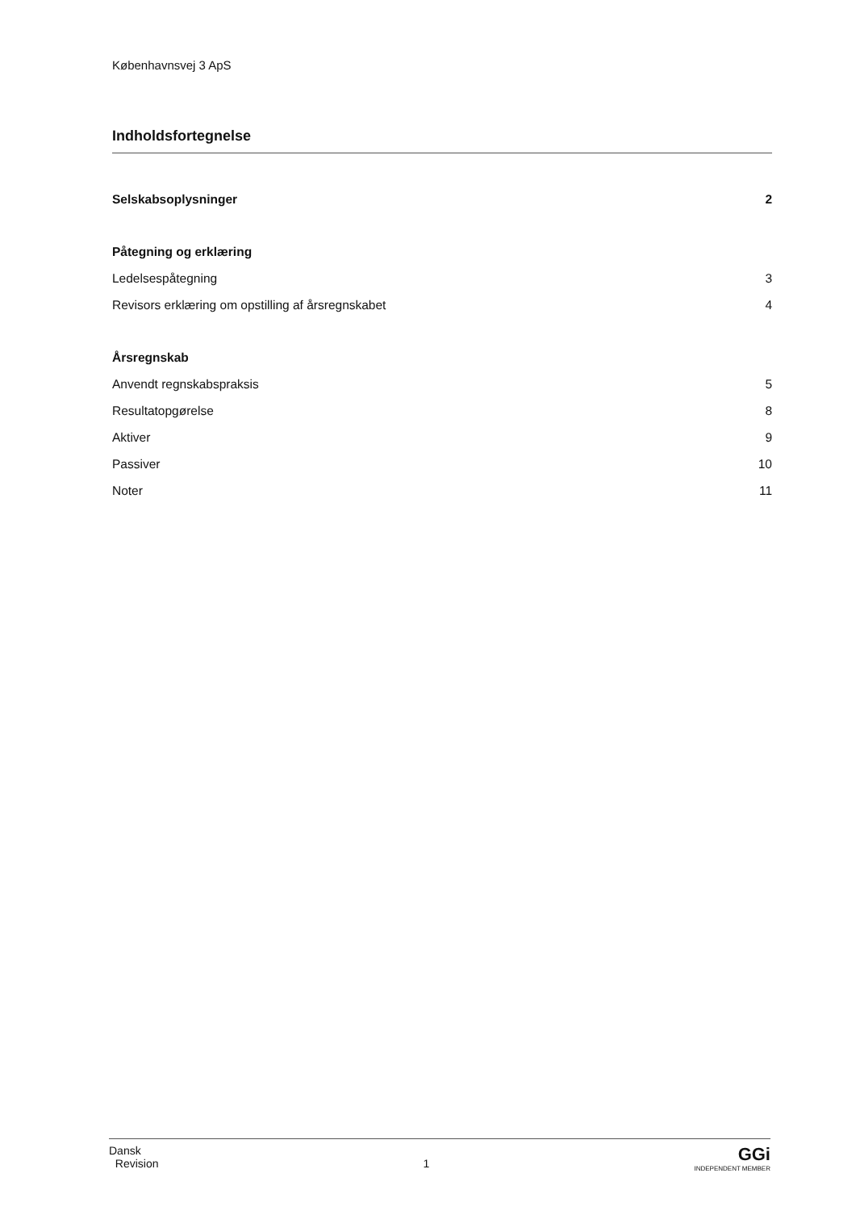Københavnsvej 3 ApS
Indholdsfortegnelse
Selskabsoplysninger 2
Påtegning og erklæring
Ledelsespåtegning 3
Revisors erklæring om opstilling af årsregnskabet 4
Årsregnskab
Anvendt regnskabspraksis 5
Resultatopgørelse 8
Aktiver 9
Passiver 10
Noter 11
Dansk
Revision
1
GGi
INDEPENDENT MEMBER